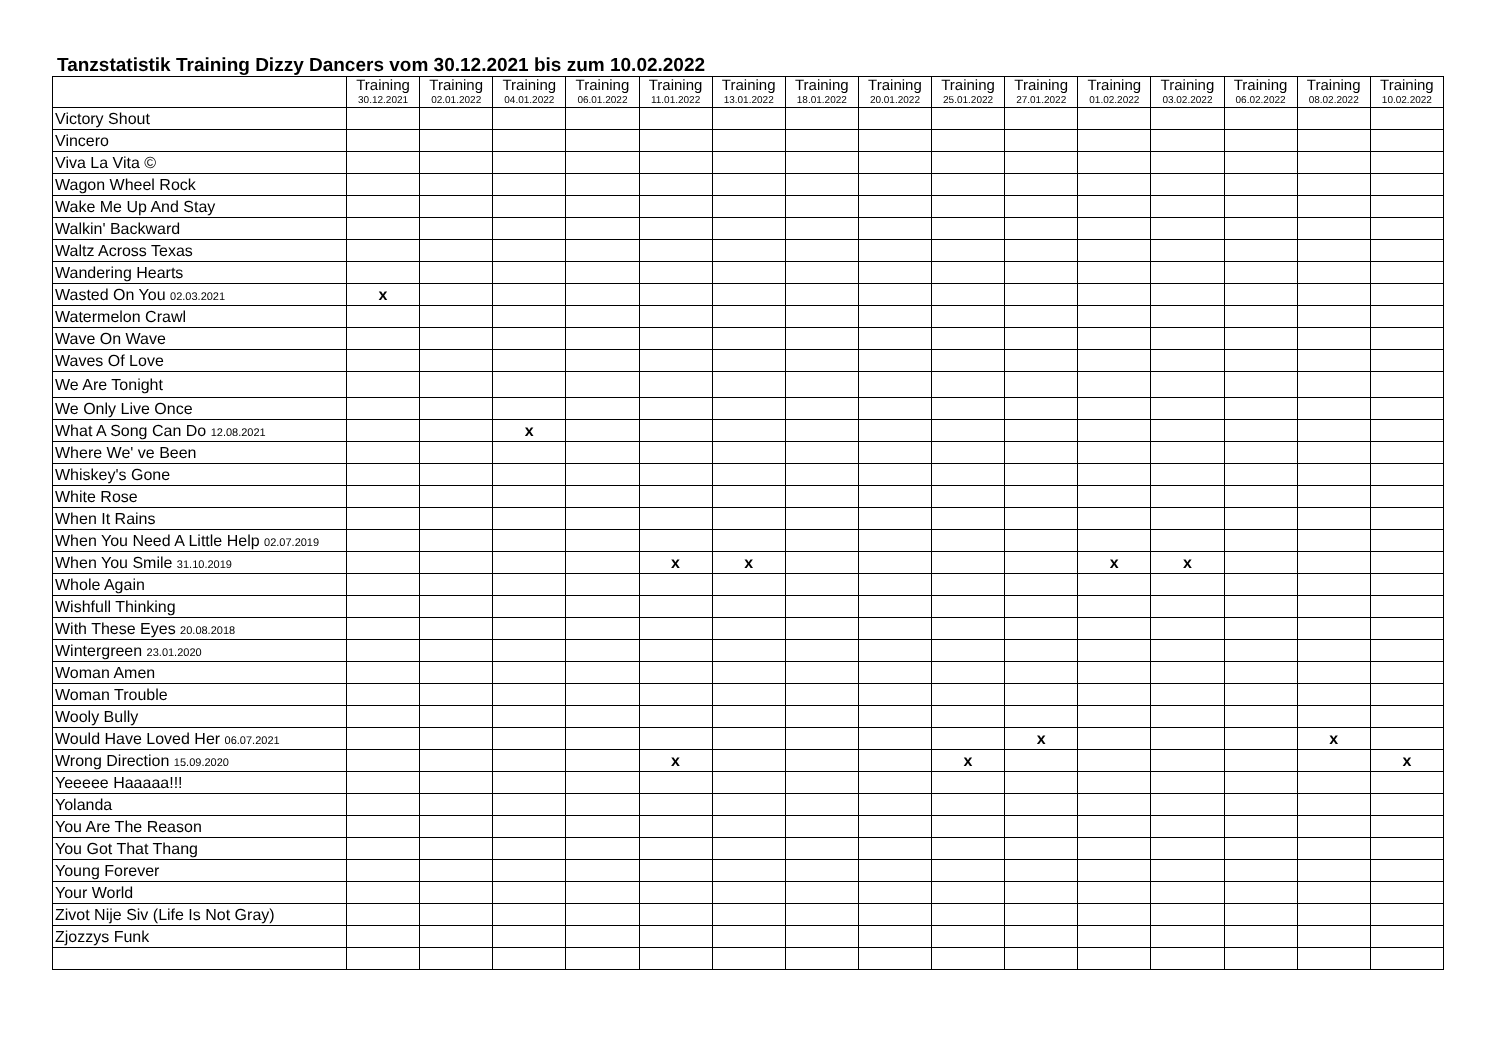Tanzstatistik Training Dizzy Dancers vom 30.12.2021 bis zum 10.02.2022
| | Training 30.12.2021 | Training 02.01.2022 | Training 04.01.2022 | Training 06.01.2022 | Training 11.01.2022 | Training 13.01.2022 | Training 18.01.2022 | Training 20.01.2022 | Training 25.01.2022 | Training 27.01.2022 | Training 01.02.2022 | Training 03.02.2022 | Training 06.02.2022 | Training 08.02.2022 | Training 10.02.2022 |
| --- | --- | --- | --- | --- | --- | --- | --- | --- | --- | --- | --- | --- | --- | --- | --- |
| Victory Shout | | | | | | | | | | | | | | | |
| Vincero | | | | | | | | | | | | | | | |
| Viva La Vita © | | | | | | | | | | | | | | | |
| Wagon Wheel Rock | | | | | | | | | | | | | | | |
| Wake Me Up And Stay | | | | | | | | | | | | | | | |
| Walkin' Backward | | | | | | | | | | | | | | | |
| Waltz Across Texas | | | | | | | | | | | | | | | |
| Wandering Hearts | | | | | | | | | | | | | | | |
| Wasted On You 02.03.2021 | x | | | | | | | | | | | | | | |
| Watermelon Crawl | | | | | | | | | | | | | | | |
| Wave On Wave | | | | | | | | | | | | | | | |
| Waves Of Love | | | | | | | | | | | | | | | |
| We Are Tonight | | | | | | | | | | | | | | | |
| We Only Live Once | | | | | | | | | | | | | | | |
| What A Song Can Do 12.08.2021 | | | x | | | | | | | | | | | | |
| Where We' ve Been | | | | | | | | | | | | | | | |
| Whiskey's Gone | | | | | | | | | | | | | | | |
| White Rose | | | | | | | | | | | | | | | |
| When It Rains | | | | | | | | | | | | | | | |
| When You Need A Little Help 02.07.2019 | | | | | | | | | | | | | | | |
| When You Smile 31.10.2019 | | | | | x | x | | | | | x | x | | | |
| Whole Again | | | | | | | | | | | | | | | |
| Wishfull Thinking | | | | | | | | | | | | | | | |
| With These Eyes 20.08.2018 | | | | | | | | | | | | | | | |
| Wintergreen 23.01.2020 | | | | | | | | | | | | | | | |
| Woman Amen | | | | | | | | | | | | | | | |
| Woman Trouble | | | | | | | | | | | | | | | |
| Wooly Bully | | | | | | | | | | | | | | | |
| Would Have Loved Her 06.07.2021 | | | | | | | | | | x | | | | x | |
| Wrong Direction 15.09.2020 | | | | | x | | | | x | | | | | | x |
| Yeeeee Haaaaa!!! | | | | | | | | | | | | | | | |
| Yolanda | | | | | | | | | | | | | | | |
| You Are The Reason | | | | | | | | | | | | | | | |
| You Got That Thang | | | | | | | | | | | | | | | |
| Young Forever | | | | | | | | | | | | | | | |
| Your World | | | | | | | | | | | | | | | |
| Zivot Nije Siv (Life Is Not Gray) | | | | | | | | | | | | | | | |
| Zjozzys Funk | | | | | | | | | | | | | | | |